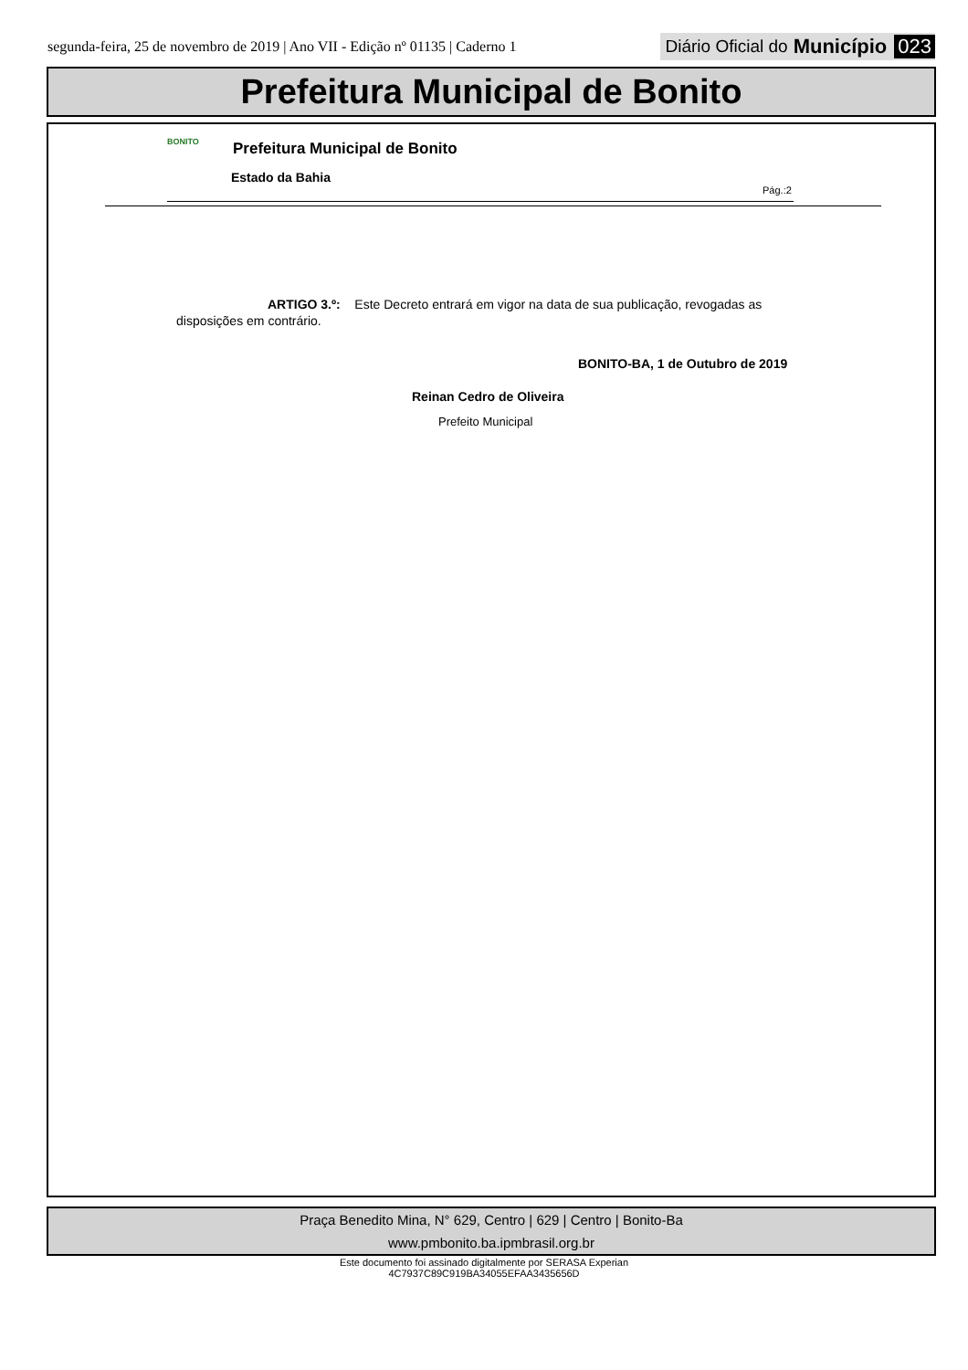segunda-feira, 25 de novembro de 2019 | Ano VII - Edição nº 01135 | Caderno 1 Diário Oficial do Município 023
Prefeitura Municipal de Bonito
BONITO Prefeitura Municipal de Bonito
Estado da Bahia
Pág.:2
ARTIGO 3.º: Este Decreto entrará em vigor na data de sua publicação, revogadas as disposições em contrário.
BONITO-BA, 1 de Outubro de 2019
Reinan Cedro de Oliveira
Prefeito Municipal
Praça Benedito Mina, N° 629, Centro | 629 | Centro | Bonito-Ba
www.pmbonito.ba.ipmbrasil.org.br
Este documento foi assinado digitalmente por SERASA Experian
4C7937C89C919BA34055EFAA3435656D